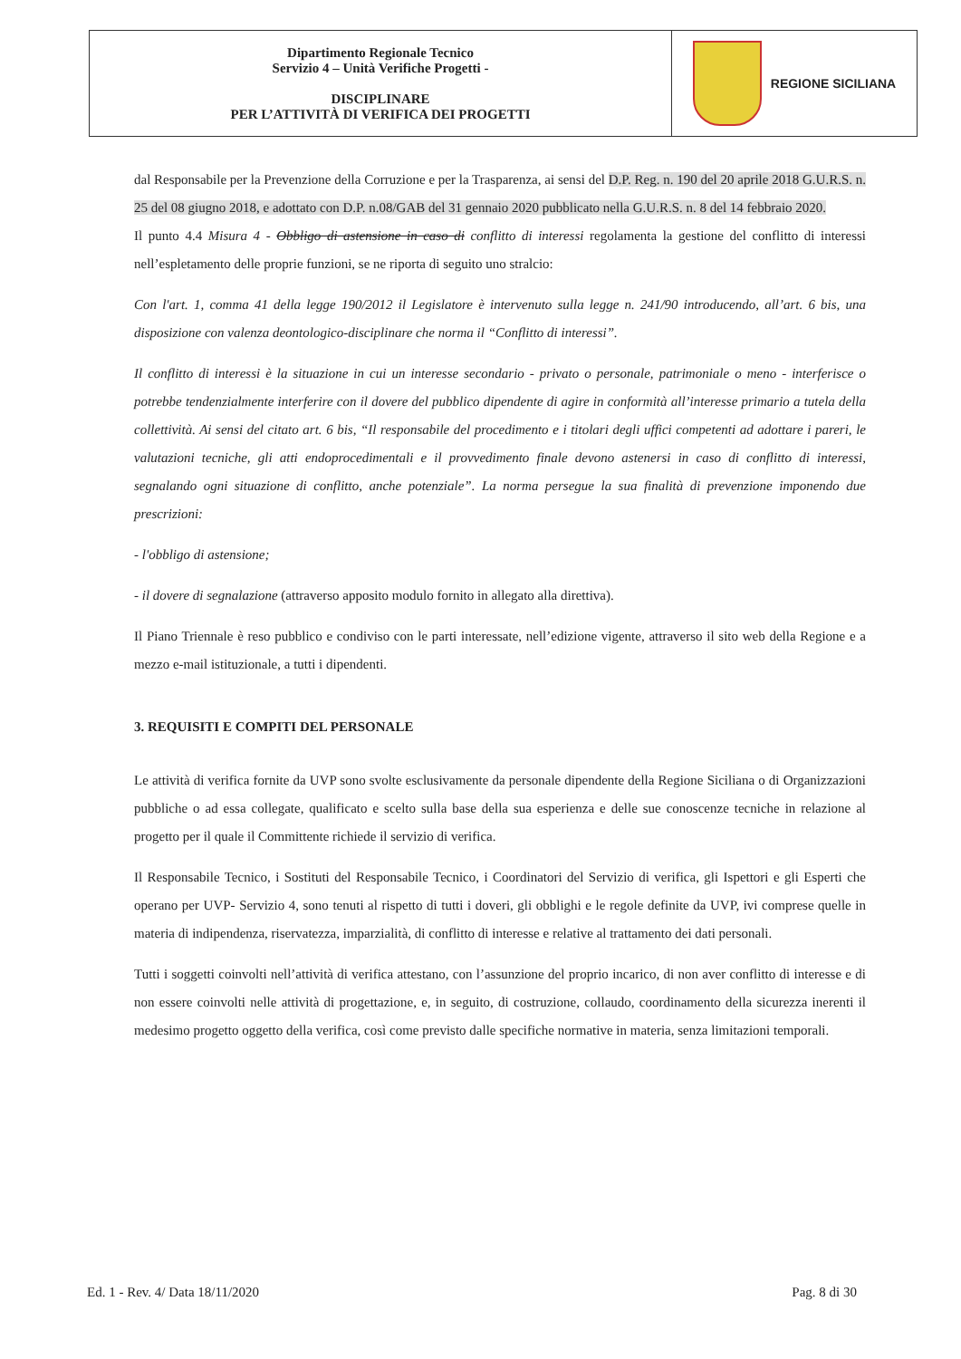| Dipartimento Regionale Tecnico Servizio 4 – Unità Verifiche Progetti - DISCIPLINARE PER L’ATTIVITÀ DI VERIFICA DEI PROGETTI | REGIONE SICILIANA |
dal Responsabile per la Prevenzione della Corruzione e per la Trasparenza, ai sensi del D.P. Reg. n. 190 del 20 aprile 2018 G.U.R.S. n. 25 del 08 giugno 2018, e adottato con D.P. n.08/GAB del 31 gennaio 2020 pubblicato nella G.U.R.S. n. 8 del 14 febbraio 2020.
Il punto 4.4 Misura 4 - Obbligo di astensione in caso di conflitto di interessi regolamenta la gestione del conflitto di interessi nell’espletamento delle proprie funzioni, se ne riporta di seguito uno stralcio:
Con l'art. 1, comma 41 della legge 190/2012 il Legislatore è intervenuto sulla legge n. 241/90 introducendo, all’art. 6 bis, una disposizione con valenza deontologico-disciplinare che norma il “Conflitto di interessi”.
Il conflitto di interessi è la situazione in cui un interesse secondario - privato o personale, patrimoniale o meno - interferisce o potrebbe tendenzialmente interferire con il dovere del pubblico dipendente di agire in conformità all’interesse primario a tutela della collettività. Ai sensi del citato art. 6 bis, “Il responsabile del procedimento e i titolari degli uffici competenti ad adottare i pareri, le valutazioni tecniche, gli atti endoprocedimentali e il provvedimento finale devono astenersi in caso di conflitto di interessi, segnalando ogni situazione di conflitto, anche potenziale”. La norma persegue la sua finalità di prevenzione imponendo due prescrizioni:
- l'obbligo di astensione;
- il dovere di segnalazione (attraverso apposito modulo fornito in allegato alla direttiva).
Il Piano Triennale è reso pubblico e condiviso con le parti interessate, nell’edizione vigente, attraverso il sito web della Regione e a mezzo e-mail istituzionale, a tutti i dipendenti.
3. REQUISITI E COMPITI DEL PERSONALE
Le attività di verifica fornite da UVP sono svolte esclusivamente da personale dipendente della Regione Siciliana o di Organizzazioni pubbliche o ad essa collegate, qualificato e scelto sulla base della sua esperienza e delle sue conoscenze tecniche in relazione al progetto per il quale il Committente richiede il servizio di verifica.
Il Responsabile Tecnico, i Sostituti del Responsabile Tecnico, i Coordinatori del Servizio di verifica, gli Ispettori e gli Esperti che operano per UVP- Servizio 4, sono tenuti al rispetto di tutti i doveri, gli obblighi e le regole definite da UVP, ivi comprese quelle in materia di indipendenza, riservatezza, imparzialità, di conflitto di interesse e relative al trattamento dei dati personali.
Tutti i soggetti coinvolti nell’attività di verifica attestano, con l’assunzione del proprio incarico, di non aver conflitto di interesse e di non essere coinvolti nelle attività di progettazione, e, in seguito, di costruzione, collaudo, coordinamento della sicurezza inerenti il medesimo progetto oggetto della verifica, così come previsto dalle specifiche normative in materia, senza limitazioni temporali.
Ed. 1 - Rev. 4/ Data 18/11/2020 Pag. 8 di 30